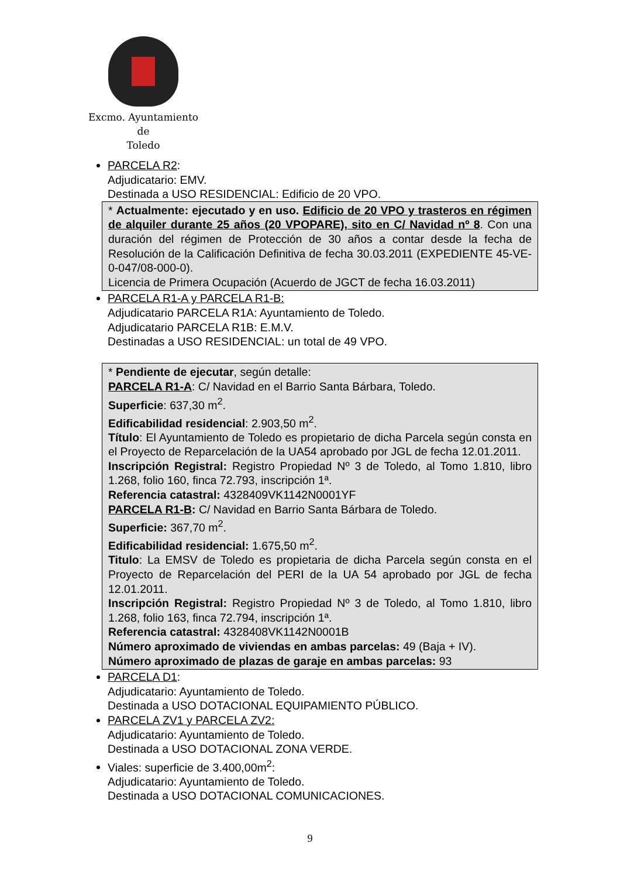Excmo. Ayuntamiento
de
Toledo
PARCELA R2:
Adjudicatario: EMV.
Destinada a USO RESIDENCIAL: Edificio de 20 VPO.
* Actualmente: ejecutado y en uso. Edificio de 20 VPO y trasteros en régimen de alquiler durante 25 años (20 VPOPARE), sito en C/ Navidad nº 8. Con una duración del régimen de Protección de 30 años a contar desde la fecha de Resolución de la Calificación Definitiva de fecha 30.03.2011 (EXPEDIENTE 45-VE-0-047/08-000-0).
Licencia de Primera Ocupación (Acuerdo de JGCT de fecha 16.03.2011)
PARCELA R1-A y PARCELA R1-B:
Adjudicatario PARCELA R1A: Ayuntamiento de Toledo.
Adjudicatario PARCELA R1B: E.M.V.
Destinadas a USO RESIDENCIAL: un total de 49 VPO.
* Pendiente de ejecutar, según detalle:
PARCELA R1-A: C/ Navidad en el Barrio Santa Bárbara, Toledo.
Superficie: 637,30 m<sup>2</sup>.
Edificabilidad residencial: 2.903,50 m<sup>2</sup>.
Título: El Ayuntamiento de Toledo es propietario de dicha Parcela según consta en el Proyecto de Reparcelación de la UA54 aprobado por JGL de fecha 12.01.2011.
Inscripción Registral: Registro Propiedad Nº 3 de Toledo, al Tomo 1.810, libro 1.268, folio 160, finca 72.793, inscripción 1ª.
Referencia catastral: 4328409VK1142N0001YF
PARCELA R1-B: C/ Navidad en Barrio Santa Bárbara de Toledo.
Superficie: 367,70 m<sup>2</sup>.
Edificabilidad residencial: 1.675,50 m<sup>2</sup>.
Titulo: La EMSV de Toledo es propietaria de dicha Parcela según consta en el Proyecto de Reparcelación del PERI de la UA 54 aprobado por JGL de fecha 12.01.2011.
Inscripción Registral: Registro Propiedad Nº 3 de Toledo, al Tomo 1.810, libro 1.268, folio 163, finca 72.794, inscripción 1ª.
Referencia catastral: 4328408VK1142N0001B
Número aproximado de viviendas en ambas parcelas: 49 (Baja + IV).
Número aproximado de plazas de garaje en ambas parcelas: 93
PARCELA D1:
Adjudicatario: Ayuntamiento de Toledo.
Destinada a USO DOTACIONAL EQUIPAMIENTO PÚBLICO.
PARCELA ZV1 y PARCELA ZV2:
Adjudicatario: Ayuntamiento de Toledo.
Destinada a USO DOTACIONAL ZONA VERDE.
Viales: superficie de 3.400,00m<sup>2</sup>:
Adjudicatario: Ayuntamiento de Toledo.
Destinada a USO DOTACIONAL COMUNICACIONES.
9